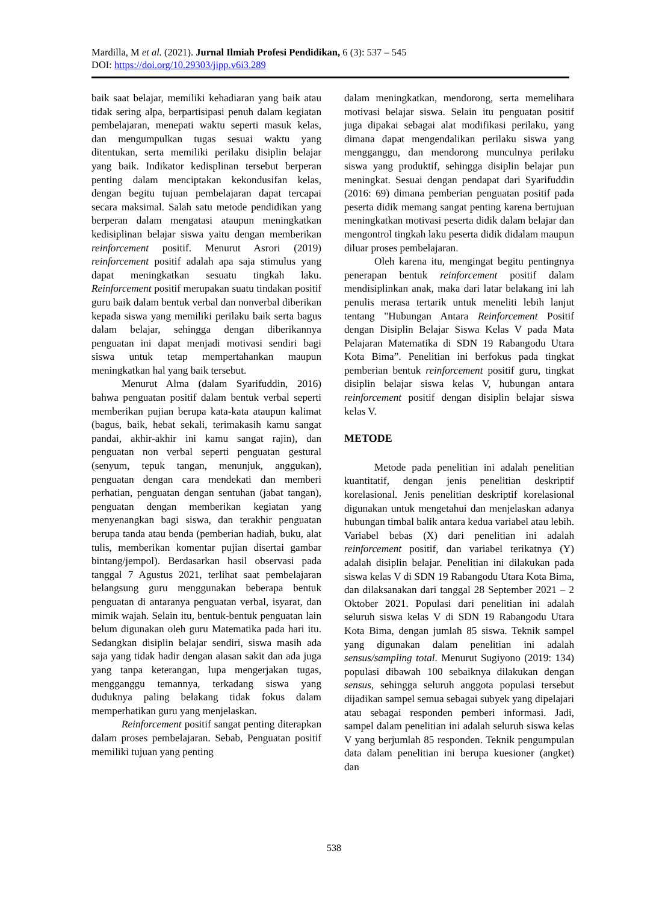Mardilla, M et al. (2021). Jurnal Ilmiah Profesi Pendidikan, 6 (3): 537 – 545
DOI: https://doi.org/10.29303/jipp.v6i3.289
baik saat belajar, memiliki kehadiaran yang baik atau tidak sering alpa, berpartisipasi penuh dalam kegiatan pembelajaran, menepati waktu seperti masuk kelas, dan mengumpulkan tugas sesuai waktu yang ditentukan, serta memiliki perilaku disiplin belajar yang baik. Indikator kedisplinan tersebut berperan penting dalam menciptakan kekondusifan kelas, dengan begitu tujuan pembelajaran dapat tercapai secara maksimal. Salah satu metode pendidikan yang berperan dalam mengatasi ataupun meningkatkan kedisiplinan belajar siswa yaitu dengan memberikan reinforcement positif. Menurut Asrori (2019) reinforcement positif adalah apa saja stimulus yang dapat meningkatkan sesuatu tingkah laku. Reinforcement positif merupakan suatu tindakan positif guru baik dalam bentuk verbal dan nonverbal diberikan kepada siswa yang memiliki perilaku baik serta bagus dalam belajar, sehingga dengan diberikannya penguatan ini dapat menjadi motivasi sendiri bagi siswa untuk tetap mempertahankan maupun meningkatkan hal yang baik tersebut.
Menurut Alma (dalam Syarifuddin, 2016) bahwa penguatan positif dalam bentuk verbal seperti memberikan pujian berupa kata-kata ataupun kalimat (bagus, baik, hebat sekali, terimakasih kamu sangat pandai, akhir-akhir ini kamu sangat rajin), dan penguatan non verbal seperti penguatan gestural (senyum, tepuk tangan, menunjuk, anggukan), penguatan dengan cara mendekati dan memberi perhatian, penguatan dengan sentuhan (jabat tangan), penguatan dengan memberikan kegiatan yang menyenangkan bagi siswa, dan terakhir penguatan berupa tanda atau benda (pemberian hadiah, buku, alat tulis, memberikan komentar pujian disertai gambar bintang/jempol). Berdasarkan hasil observasi pada tanggal 7 Agustus 2021, terlihat saat pembelajaran belangsung guru menggunakan beberapa bentuk penguatan di antaranya penguatan verbal, isyarat, dan mimik wajah. Selain itu, bentuk-bentuk penguatan lain belum digunakan oleh guru Matematika pada hari itu. Sedangkan disiplin belajar sendiri, siswa masih ada saja yang tidak hadir dengan alasan sakit dan ada juga yang tanpa keterangan, lupa mengerjakan tugas, mengganggu temannya, terkadang siswa yang duduknya paling belakang tidak fokus dalam memperhatikan guru yang menjelaskan.
Reinforcement positif sangat penting diterapkan dalam proses pembelajaran. Sebab, Penguatan positif memiliki tujuan yang penting
dalam meningkatkan, mendorong, serta memelihara motivasi belajar siswa. Selain itu penguatan positif juga dipakai sebagai alat modifikasi perilaku, yang dimana dapat mengendalikan perilaku siswa yang mengganggu, dan mendorong munculnya perilaku siswa yang produktif, sehingga disiplin belajar pun meningkat. Sesuai dengan pendapat dari Syarifuddin (2016: 69) dimana pemberian penguatan positif pada peserta didik memang sangat penting karena bertujuan meningkatkan motivasi peserta didik dalam belajar dan mengontrol tingkah laku peserta didik didalam maupun diluar proses pembelajaran.
Oleh karena itu, mengingat begitu pentingnya penerapan bentuk reinforcement positif dalam mendisiplinkan anak, maka dari latar belakang ini lah penulis merasa tertarik untuk meneliti lebih lanjut tentang "Hubungan Antara Reinforcement Positif dengan Disiplin Belajar Siswa Kelas V pada Mata Pelajaran Matematika di SDN 19 Rabangodu Utara Kota Bima”. Penelitian ini berfokus pada tingkat pemberian bentuk reinforcement positif guru, tingkat disiplin belajar siswa kelas V, hubungan antara reinforcement positif dengan disiplin belajar siswa kelas V.
METODE
Metode pada penelitian ini adalah penelitian kuantitatif, dengan jenis penelitian deskriptif korelasional. Jenis penelitian deskriptif korelasional digunakan untuk mengetahui dan menjelaskan adanya hubungan timbal balik antara kedua variabel atau lebih. Variabel bebas (X) dari penelitian ini adalah reinforcement positif, dan variabel terikatnya (Y) adalah disiplin belajar. Penelitian ini dilakukan pada siswa kelas V di SDN 19 Rabangodu Utara Kota Bima, dan dilaksanakan dari tanggal 28 September 2021 – 2 Oktober 2021. Populasi dari penelitian ini adalah seluruh siswa kelas V di SDN 19 Rabangodu Utara Kota Bima, dengan jumlah 85 siswa. Teknik sampel yang digunakan dalam penelitian ini adalah sensus/sampling total. Menurut Sugiyono (2019: 134) populasi dibawah 100 sebaiknya dilakukan dengan sensus, sehingga seluruh anggota populasi tersebut dijadikan sampel semua sebagai subyek yang dipelajari atau sebagai responden pemberi informasi. Jadi, sampel dalam penelitian ini adalah seluruh siswa kelas V yang berjumlah 85 responden. Teknik pengumpulan data dalam penelitian ini berupa kuesioner (angket) dan
538